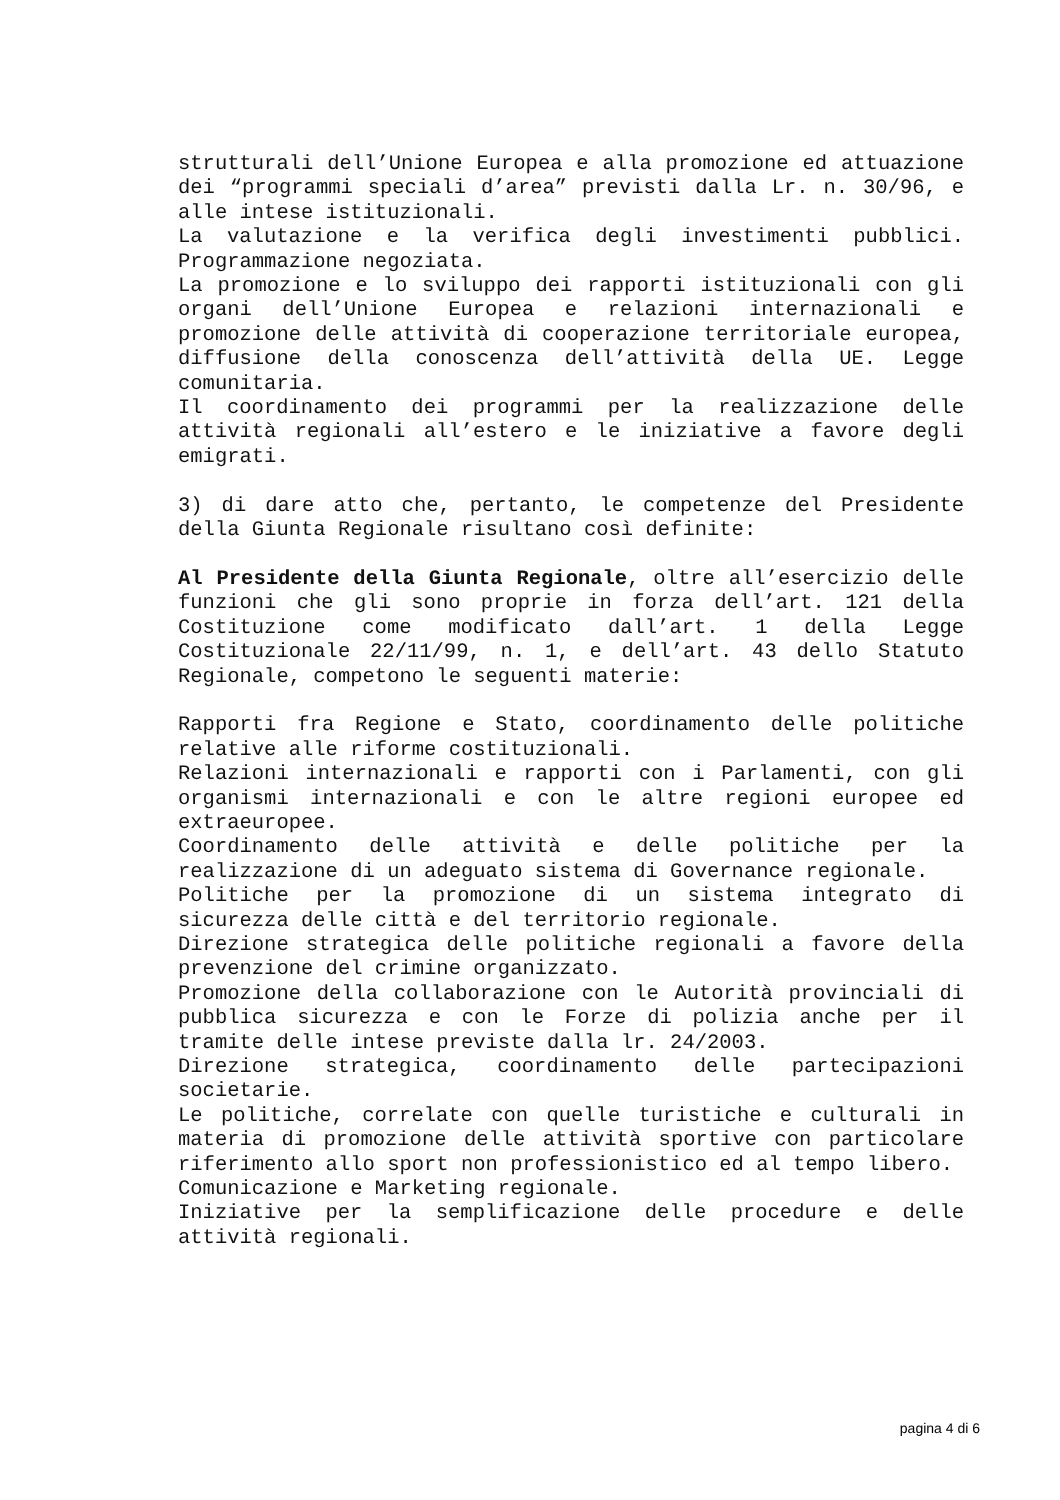strutturali dell’Unione Europea e alla promozione ed attuazione dei “programmi speciali d’area” previsti dalla Lr. n. 30/96, e alle intese istituzionali.
La valutazione e la verifica degli investimenti pubblici. Programmazione negoziata.
La promozione e lo sviluppo dei rapporti istituzionali con gli organi dell’Unione Europea e relazioni internazionali e promozione delle attività di cooperazione territoriale europea, diffusione della conoscenza dell’attività della UE. Legge comunitaria.
Il coordinamento dei programmi per la realizzazione delle attività regionali all’estero e le iniziative a favore degli emigrati.
3) di dare atto che, pertanto, le competenze del Presidente della Giunta Regionale risultano così definite:
Al Presidente della Giunta Regionale, oltre all’esercizio delle funzioni che gli sono proprie in forza dell’art. 121 della Costituzione come modificato dall’art. 1 della Legge Costituzionale 22/11/99, n. 1, e dell’art. 43 dello Statuto Regionale, competono le seguenti materie:
Rapporti fra Regione e Stato, coordinamento delle politiche relative alle riforme costituzionali.
Relazioni internazionali e rapporti con i Parlamenti, con gli organismi internazionali e con le altre regioni europee ed extraeuropee.
Coordinamento delle attività e delle politiche per la realizzazione di un adeguato sistema di Governance regionale.
Politiche per la promozione di un sistema integrato di sicurezza delle città e del territorio regionale.
Direzione strategica delle politiche regionali a favore della prevenzione del crimine organizzato.
Promozione della collaborazione con le Autorità provinciali di pubblica sicurezza e con le Forze di polizia anche per il tramite delle intese previste dalla lr. 24/2003.
Direzione strategica, coordinamento delle partecipazioni societarie.
Le politiche, correlate con quelle turistiche e culturali in materia di promozione delle attività sportive con particolare riferimento allo sport non professionistico ed al tempo libero.
Comunicazione e Marketing regionale.
Iniziative per la semplificazione delle procedure e delle attività regionali.
pagina 4 di 6